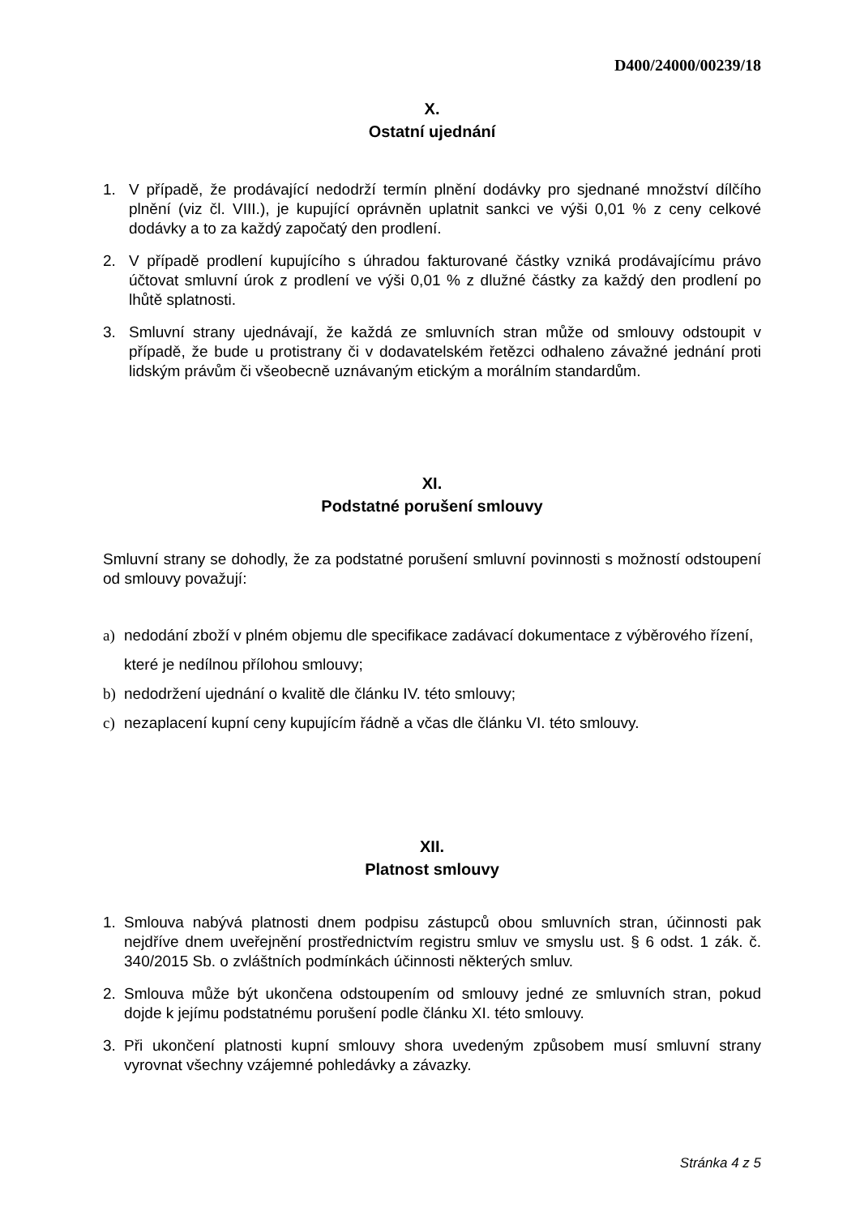D400/24000/00239/18
X.
Ostatní ujednání
1. V případě, že prodávající nedodrží termín plnění dodávky pro sjednané množství dílčího plnění (viz čl. VIII.), je kupující oprávněn uplatnit sankci ve výši 0,01 % z ceny celkové dodávky a to za každý započatý den prodlení.
2. V případě prodlení kupujícího s úhradou fakturované částky vzniká prodávajícímu právo účtovat smluvní úrok z prodlení ve výši 0,01 % z dlužné částky za každý den prodlení po lhůtě splatnosti.
3. Smluvní strany ujednávají, že každá ze smluvních stran může od smlouvy odstoupit v případě, že bude u protistrany či v dodavatelském řetězci odhaleno závažné jednání proti lidským právům či všeobecně uznávaným etickým a morálním standardům.
XI.
Podstatné porušení smlouvy
Smluvní strany se dohodly, že za podstatné porušení smluvní povinnosti s možností odstoupení od smlouvy považují:
a) nedodání zboží v plném objemu dle specifikace zadávací dokumentace z výběrového řízení, které je nedílnou přílohou smlouvy;
b) nedodržení ujednání o kvalitě dle článku IV. této smlouvy;
c) nezaplacení kupní ceny kupujícím řádně a včas dle článku VI. této smlouvy.
XII.
Platnost smlouvy
1. Smlouva nabývá platnosti dnem podpisu zástupců obou smluvních stran, účinnosti pak nejdříve dnem uveřejnění prostřednictvím registru smluv ve smyslu ust. § 6 odst. 1 zák. č. 340/2015 Sb. o zvláštních podmínkách účinnosti některých smluv.
2. Smlouva může být ukončena odstoupením od smlouvy jedné ze smluvních stran, pokud dojde k jejímu podstatnému porušení podle článku XI. této smlouvy.
3. Při ukončení platnosti kupní smlouvy shora uvedeným způsobem musí smluvní strany vyrovnat všechny vzájemné pohledávky a závazky.
Stránka 4 z 5